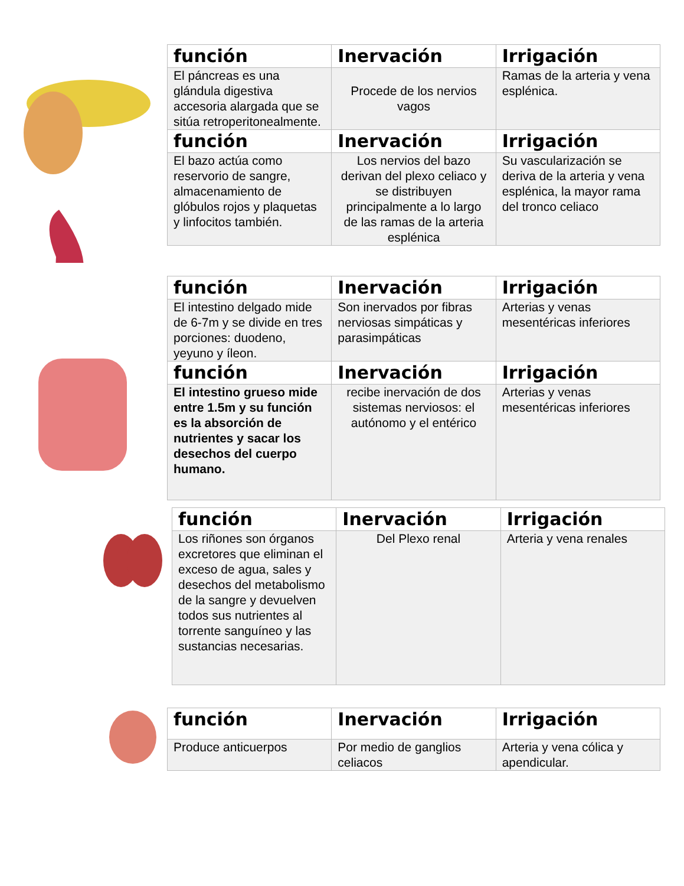| función | Inervación | Irrigación |
| --- | --- | --- |
| El páncreas es una glándula digestiva accesoria alargada que se sitúa retroperitonealmente. | Procede de los nervios vagos | Ramas de la arteria y vena esplénica. |
| función | Inervación | Irrigación |
| El bazo actúa como reservorio de sangre, almacenamiento de glóbulos rojos y plaquetas y linfocitos también. | Los nervios del bazo derivan del plexo celiaco y se distribuyen principalmente a lo largo de las ramas de la arteria esplénica | Su vascularización se deriva de la arteria y vena esplénica, la mayor rama del tronco celiaco |
| función | Inervación | Irrigación |
| --- | --- | --- |
| El intestino delgado mide de 6-7m y se divide en tres porciones: duodeno, yeyuno y íleon. | Son inervados por fibras nerviosas simpáticas y parasimpáticas | Arterias y venas mesentéricas inferiores |
| función | Inervación | Irrigación |
| El intestino grueso mide entre 1.5m y su función es la absorción de nutrientes y sacar los desechos del cuerpo humano. | recibe inervación de dos sistemas nerviosos: el autónomo y el entérico | Arterias y venas mesentéricas inferiores |
| función | Inervación | Irrigación |
| --- | --- | --- |
| Los riñones son órganos excretores que eliminan el exceso de agua, sales y desechos del metabolismo de la sangre y devuelven todos sus nutrientes al torrente sanguíneo y las sustancias necesarias. | Del Plexo renal | Arteria y vena renales |
| función | Inervación | Irrigación |
| --- | --- | --- |
| Produce anticuerpos | Por medio de ganglios celiacos | Arteria y vena cólica y apendicular. |